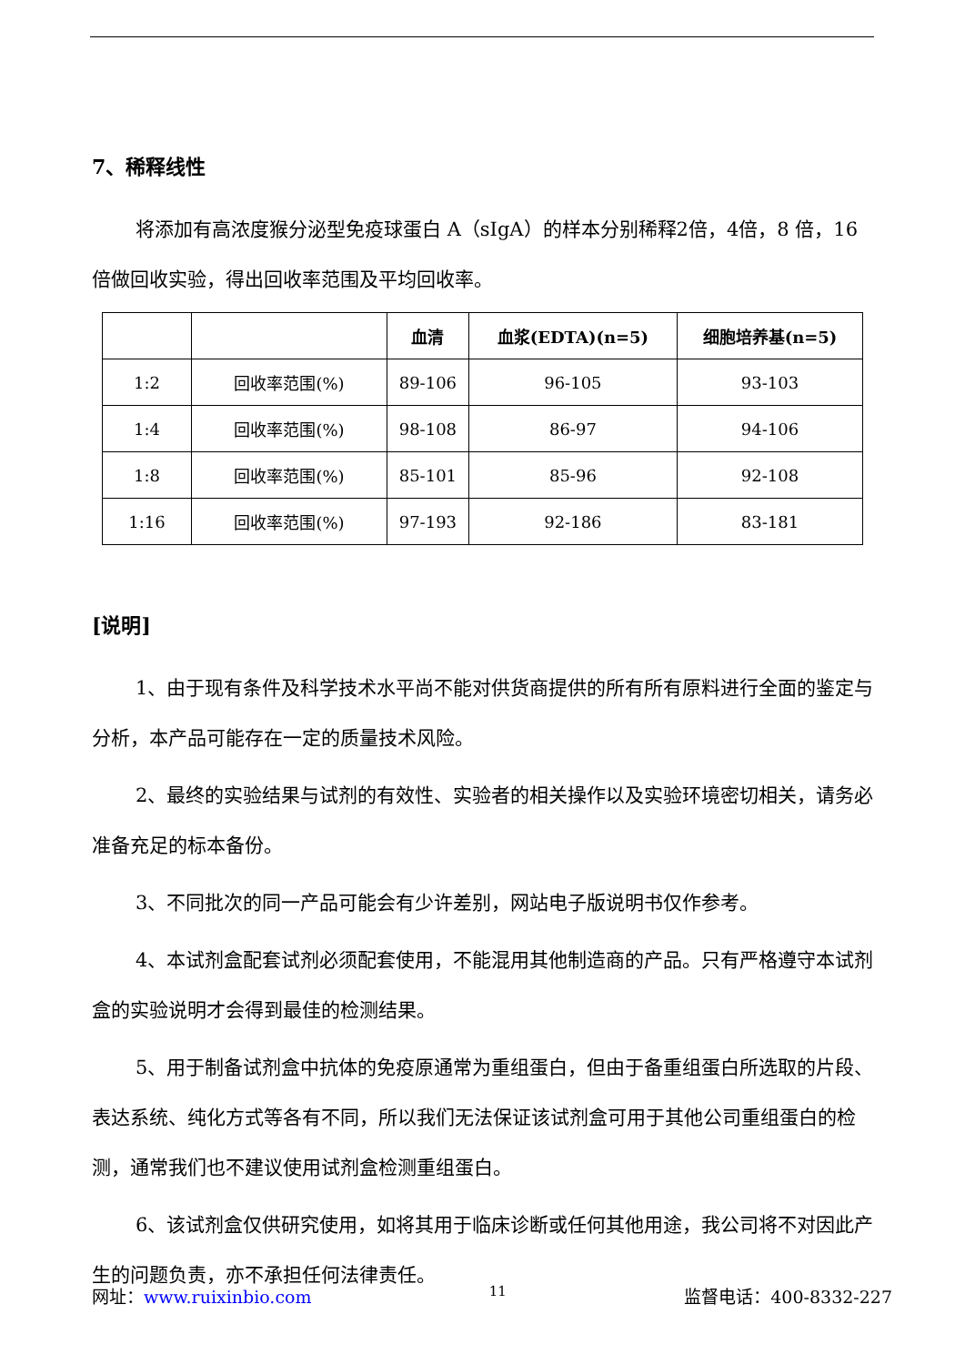7、稀释线性
将添加有高浓度猴分泌型免疫球蛋白 A（sIgA）的样本分别稀释2倍，4倍，8 倍，16 倍做回收实验，得出回收率范围及平均回收率。
| | | 血清 | 血浆(EDTA)(n=5) | 细胞培养基(n=5) |
| --- | --- | --- | --- | --- |
| 1:2 | 回收率范围(%) | 89-106 | 96-105 | 93-103 |
| 1:4 | 回收率范围(%) | 98-108 | 86-97 | 94-106 |
| 1:8 | 回收率范围(%) | 85-101 | 85-96 | 92-108 |
| 1:16 | 回收率范围(%) | 97-193 | 92-186 | 83-181 |
[说明]
1、由于现有条件及科学技术水平尚不能对供货商提供的所有所有原料进行全面的鉴定与分析，本产品可能存在一定的质量技术风险。
2、最终的实验结果与试剂的有效性、实验者的相关操作以及实验环境密切相关，请务必准备充足的标本备份。
3、不同批次的同一产品可能会有少许差别，网站电子版说明书仅作参考。
4、本试剂盒配套试剂必须配套使用，不能混用其他制造商的产品。只有严格遵守本试剂盒的实验说明才会得到最佳的检测结果。
5、用于制备试剂盒中抗体的免疫原通常为重组蛋白，但由于备重组蛋白所选取的片段、表达系统、纯化方式等各有不同，所以我们无法保证该试剂盒可用于其他公司重组蛋白的检测，通常我们也不建议使用试剂盒检测重组蛋白。
6、该试剂盒仅供研究使用，如将其用于临床诊断或任何其他用途，我公司将不对因此产生的问题负责，亦不承担任何法律责任。
网址：www.ruixinbio.com 11 监督电话：400-8332-227